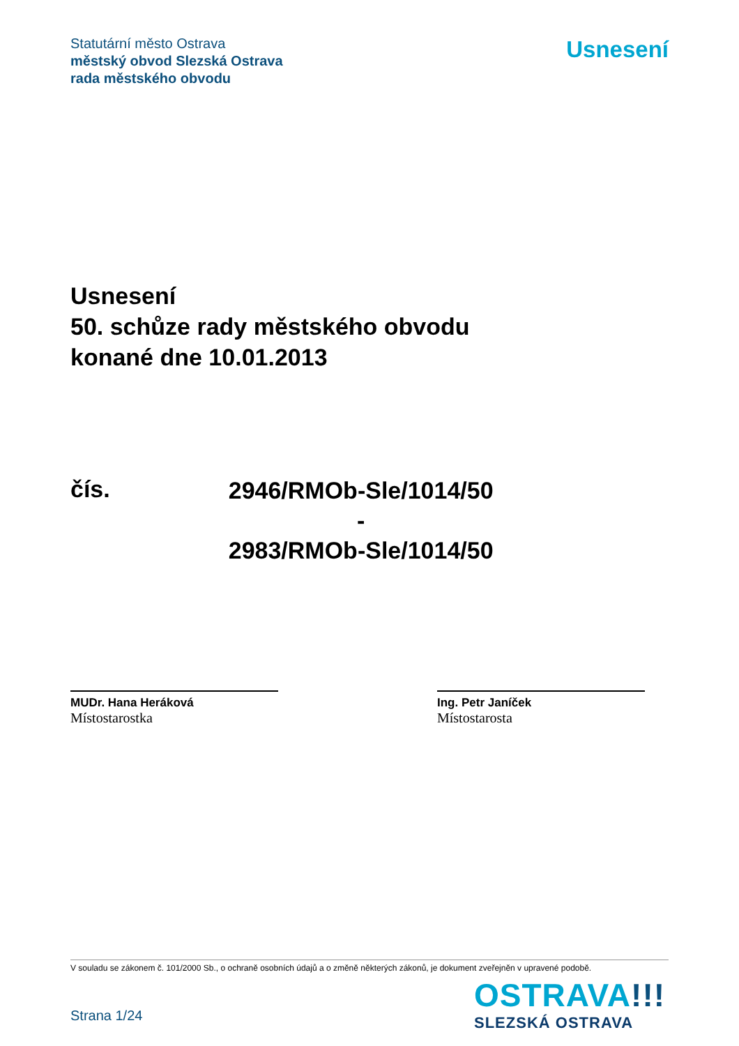Statutární město Ostrava
městský obvod Slezská Ostrava
rada městského obvodu
Usnesení
Usnesení
50. schůze rady městského obvodu
konané dne 10.01.2013
čís.
2946/RMOb-Sle/1014/50
-
2983/RMOb-Sle/1014/50
MUDr. Hana Heráková
Místostarostka
Ing. Petr Janíček
Místostarosta
V souladu se zákonem č. 101/2000 Sb., o ochraně osobních údajů a o změně některých zákonů, je dokument zveřejněn v upravené podobě.
OSTRAVA!!!
SLEZSKÁ OSTRAVA
Strana 1/24